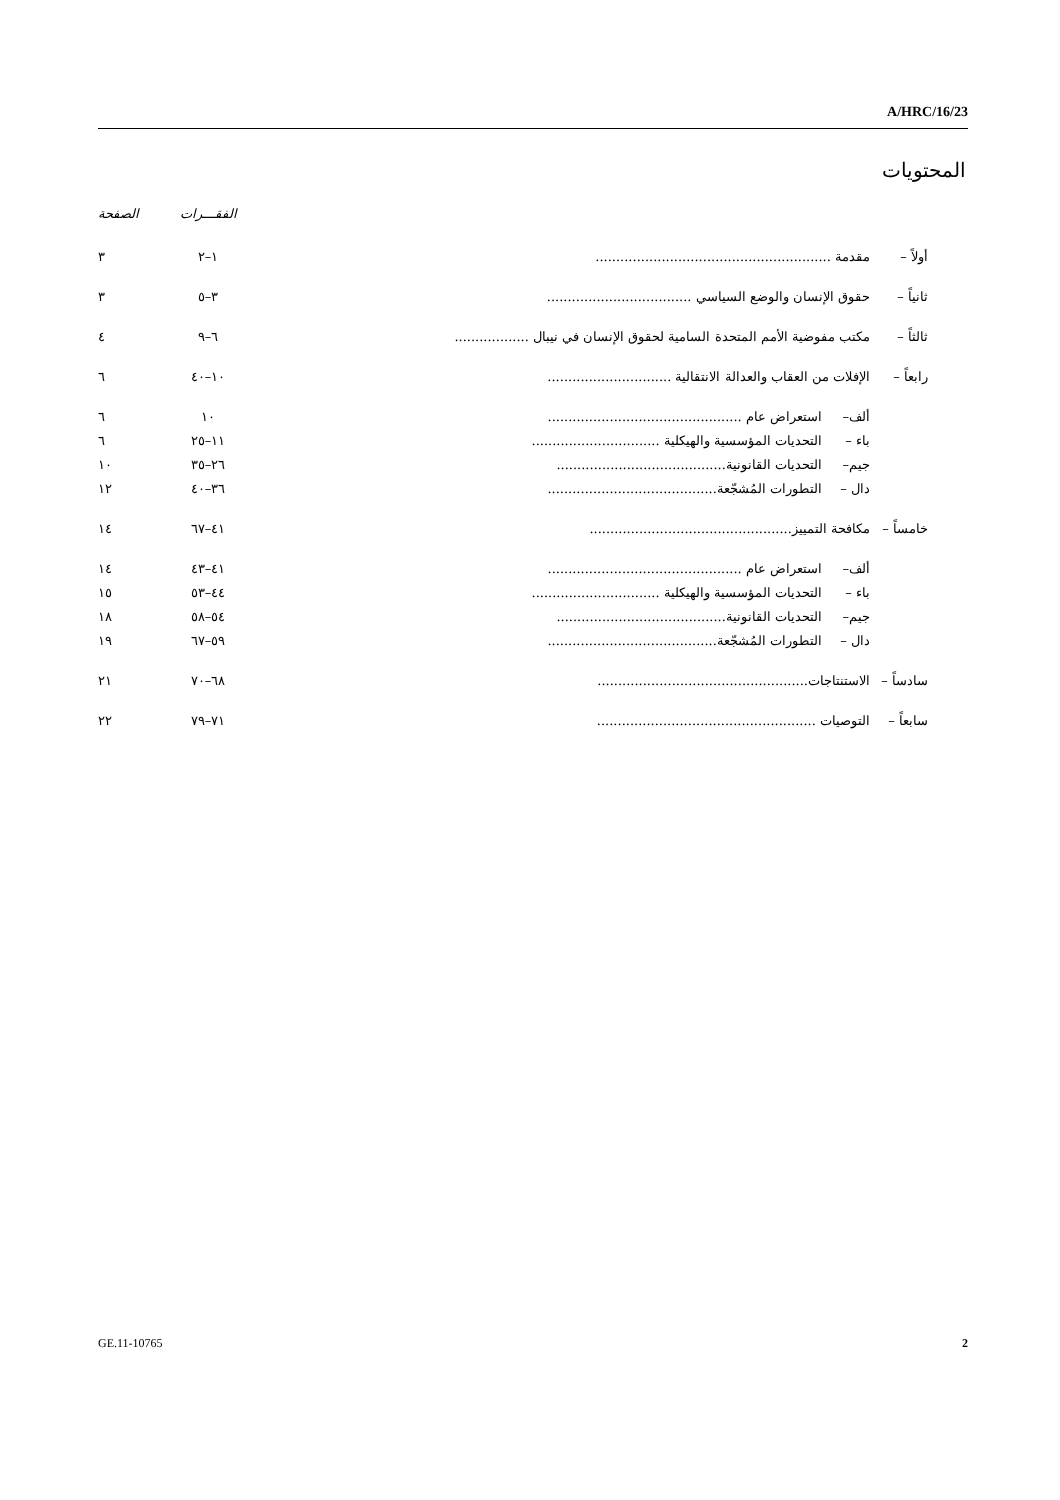A/HRC/16/23
المحتويات
| | | | الفقـــرات | الصفحة |
| --- | --- | --- | --- | --- |
| أولاً – | مقدمة ......................................................... | | ١–٢ | ٣ |
| ثانياً – | حقوق الإنسان والوضع السياسي ................................... | | ٣–٥ | ٣ |
| ثالثاً – | مكتب مفوضية الأمم المتحدة السامية لحقوق الإنسان في نيبال .................. | | ٦–٩ | ٤ |
| رابعاً – | الإفلات من العقاب والعدالة الانتقالية .............................. | | ١٠–٤٠ | ٦ |
| | ألف– | استعراض عام ............................................... | ١٠ | ٦ |
| | باء – | التحديات المؤسسية والهيكلية ............................... | ١١–٢٥ | ٦ |
| | جيم– | التحديات القانونية......................................... | ٢٦–٣٥ | ١٠ |
| | دال – | التطورات المُشجّعة......................................... | ٣٦–٤٠ | ١٢ |
| خامساً – | مكافحة التمييز................................................. | | ٤١–٦٧ | ١٤ |
| | ألف– | استعراض عام ............................................... | ٤١–٤٣ | ١٤ |
| | باء – | التحديات المؤسسية والهيكلية ............................... | ٤٤–٥٣ | ١٥ |
| | جيم– | التحديات القانونية......................................... | ٥٤–٥٨ | ١٨ |
| | دال – | التطورات المُشجّعة......................................... | ٥٩–٦٧ | ١٩ |
| سادساً – | الاستنتاجات................................................... | | ٦٨–٧٠ | ٢١ |
| سابعاً – | التوصيات ..................................................... | | ٧١–٧٩ | ٢٢ |
GE.11-10765 2